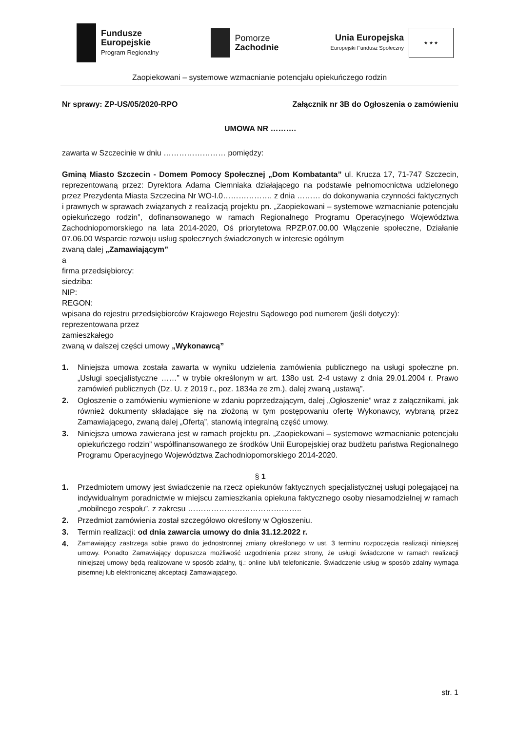Fundusze
Europejskie
Program Regionalny
Pomorze
Zachodnie
Unia Europejska
Europejski Fundusz Społeczny
★ ★ ★
Zaopiekowani – systemowe wzmacnianie potencjału opiekuńczego rodzin
Nr sprawy: ZP-US/05/2020-RPO Załącznik nr 3B do Ogłoszenia o zamówieniu
UMOWA NR ……….
zawarta w Szczecinie w dniu …………………… pomiędzy:
Gminą Miasto Szczecin - Domem Pomocy Społecznej „Dom Kombatanta” ul. Krucza 17, 71-747 Szczecin, reprezentowaną przez: Dyrektora Adama Ciemniaka działającego na podstawie pełnomocnictwa udzielonego przez Prezydenta Miasta Szczecina Nr WO-I.0………………. z dnia ……… do dokonywania czynności faktycznych i prawnych w sprawach związanych z realizacją projektu pn. „Zaopiekowani – systemowe wzmacnianie potencjału opiekuńczego rodzin”, dofinansowanego w ramach Regionalnego Programu Operacyjnego Województwa Zachodniopomorskiego na lata 2014-2020, Oś priorytetowa RPZP.07.00.00 Włączenie społeczne, Działanie 07.06.00 Wsparcie rozwoju usług społecznych świadczonych w interesie ogólnym
zwaną dalej „Zamawiającym”
a
firma przedsiębiorcy:
siedziba:
NIP:
REGON:
wpisana do rejestru przedsiębiorców Krajowego Rejestru Sądowego pod numerem (jeśli dotyczy):
reprezentowana przez
zamieszkałego
zwaną w dalszej części umowy „Wykonawcą”
1. Niniejsza umowa została zawarta w wyniku udzielenia zamówienia publicznego na usługi społeczne pn. „Usługi specjalistyczne ……” w trybie określonym w art. 138o ust. 2-4 ustawy z dnia 29.01.2004 r. Prawo zamówień publicznych (Dz. U. z 2019 r., poz. 1834a ze zm.), dalej zwaną „ustawą”.
2. Ogłoszenie o zamówieniu wymienione w zdaniu poprzedzającym, dalej „Ogłoszenie” wraz z załącznikami, jak również dokumenty składające się na złożoną w tym postępowaniu ofertę Wykonawcy, wybraną przez Zamawiającego, zwaną dalej „Ofertą”, stanowią integralną część umowy.
3. Niniejsza umowa zawierana jest w ramach projektu pn. „Zaopiekowani – systemowe wzmacnianie potencjału opiekuńczego rodzin” współfinansowanego ze środków Unii Europejskiej oraz budżetu państwa Regionalnego Programu Operacyjnego Województwa Zachodniopomorskiego 2014-2020.
§ 1
1. Przedmiotem umowy jest świadczenie na rzecz opiekunów faktycznych specjalistycznej usługi polegającej na indywidualnym poradnictwie w miejscu zamieszkania opiekuna faktycznego osoby niesamodzielnej w ramach „mobilnego zespołu”, z zakresu ……………………………………..
2. Przedmiot zamówienia został szczegółowo określony w Ogłoszeniu.
3. Termin realizacji: od dnia zawarcia umowy do dnia 31.12.2022 r.
4. Zamawiający zastrzega sobie prawo do jednostronnej zmiany określonego w ust. 3 terminu rozpoczęcia realizacji niniejszej umowy. Ponadto Zamawiający dopuszcza możliwość uzgodnienia przez strony, że usługi świadczone w ramach realizacji niniejszej umowy będą realizowane w sposób zdalny, tj.: online lub/i telefonicznie. Świadczenie usług w sposób zdalny wymaga pisemnej lub elektronicznej akceptacji Zamawiającego.
str. 1